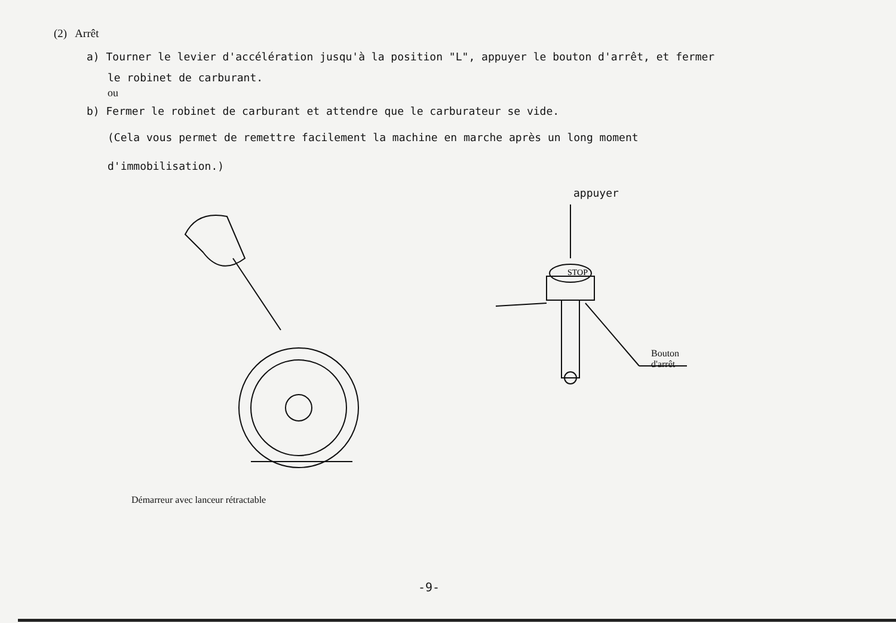(2) Arrêt
a) Tourner le levier d'accélération jusqu'à la position "L", appuyer le bouton d'arrêt, et fermer
le robinet de carburant.
ou
b) Fermer le robinet de carburant et attendre que le carburateur se vide.
(Cela vous permet de remettre facilement la machine en marche après un long moment
d'immobilisation.)
Démarreur avec lanceur rétractable
appuyer
STOP
Bouton d'arrêt
-9-